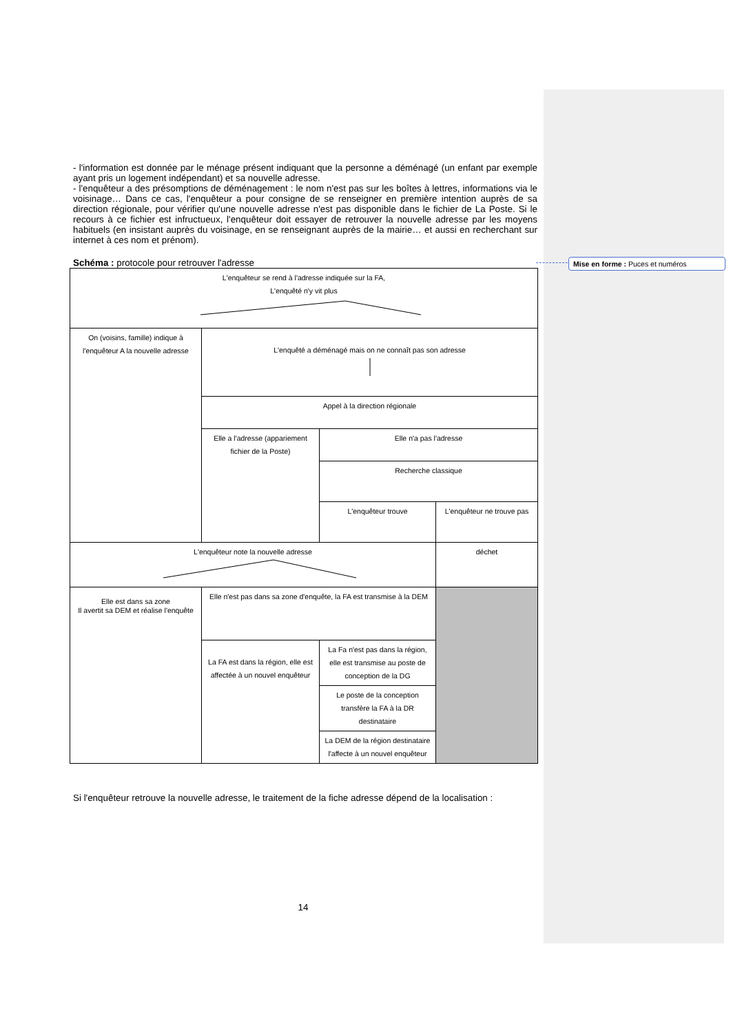Mise en forme : Puces et numéros
- l'information est donnée par le ménage présent indiquant que la personne a déménagé (un enfant par exemple ayant pris un logement indépendant) et sa nouvelle adresse.
- l'enquêteur a des présomptions de déménagement : le nom n'est pas sur les boîtes à lettres, informations via le voisinage… Dans ce cas, l'enquêteur a pour consigne de se renseigner en première intention auprès de sa direction régionale, pour vérifier qu'une nouvelle adresse n'est pas disponible dans le fichier de La Poste. Si le recours à ce fichier est infructueux, l'enquêteur doit essayer de retrouver la nouvelle adresse par les moyens habituels (en insistant auprès du voisinage, en se renseignant auprès de la mairie… et aussi en recherchant sur internet à ces nom et prénom).
Schéma : protocole pour retrouver l'adresse
| L'enquêteur se rend à l'adresse indiquée sur la FA, L'enquêté n'y vit plus | | | |
| On (voisins, famille) indique à l'enquêteur A la nouvelle adresse | L'enquêté a déménagé mais on ne connaît pas son adresse | | |
| | Appel à la direction régionale | | |
| | Elle a l'adresse (appariement fichier de la Poste) | Elle n'a pas l'adresse | |
| | | Recherche classique | |
| | | L'enquêteur trouve | L'enquêteur ne trouve pas |
| L'enquêteur note la nouvelle adresse | | | déchet |
| Elle est dans sa zone Il avertit sa DEM et réalise l'enquête | Elle n'est pas dans sa zone d'enquête, la FA est transmise à la DEM | | |
| | La FA est dans la région, elle est affectée à un nouvel enquêteur | La Fa n'est pas dans la région, elle est transmise au poste de conception de la DG | |
| | | Le poste de la conception transfère la FA à la DR destinataire | |
| | | La DEM de la région destinataire l'affecte à un nouvel enquêteur | |
Si l'enquêteur retrouve la nouvelle adresse, le traitement de la fiche adresse dépend de la localisation :
14